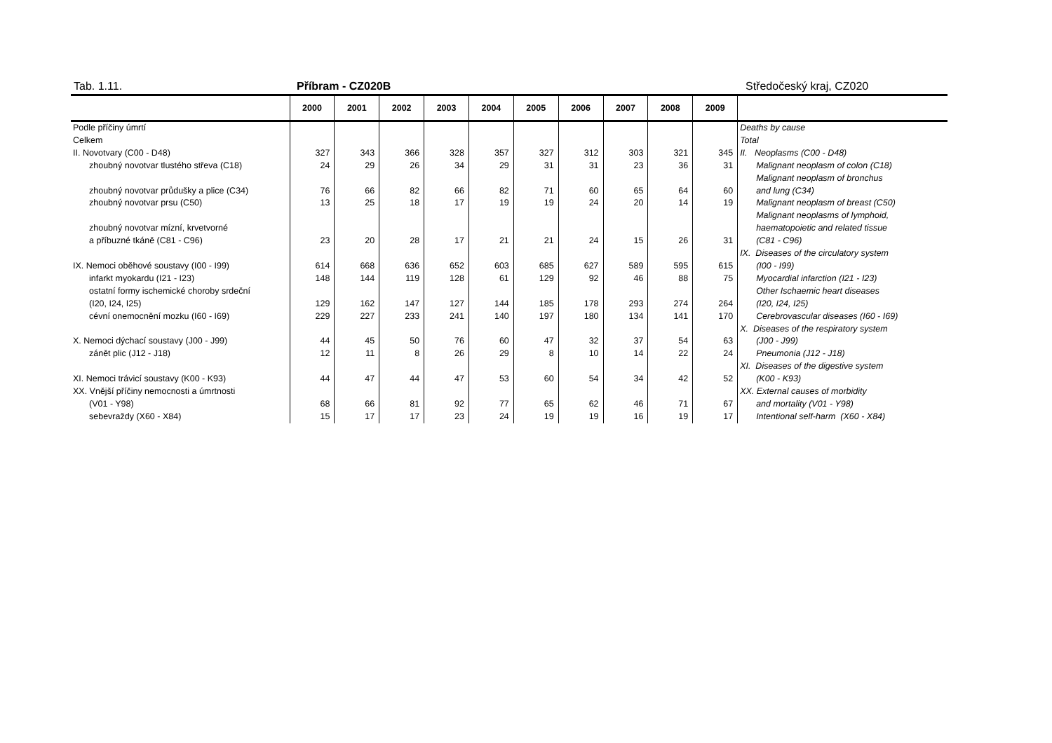Tab. 1.11. Příbram - CZ020B Středočeský kraj, CZ020
| | 2000 | 2001 | 2002 | 2003 | 2004 | 2005 | 2006 | 2007 | 2008 | 2009 | |
| --- | --- | --- | --- | --- | --- | --- | --- | --- | --- | --- | --- |
| Podle příčiny úmrtí | | | | | | | | | | | Deaths by cause |
| Celkem | | | | | | | | | | | Total |
| II. Novotvary (C00 - D48) | 327 | 343 | 366 | 328 | 357 | 327 | 312 | 303 | 321 | 345 | II. Neoplasms (C00 - D48) |
| zhoubný novotvar tlustého střeva (C18) | 24 | 29 | 26 | 34 | 29 | 31 | 31 | 23 | 36 | 31 | Malignant neoplasm of colon (C18) |
| | | | | | | | | | | | Malignant neoplasm of bronchus |
| zhoubný novotvar průdušky a plice (C34) | 76 | 66 | 82 | 66 | 82 | 71 | 60 | 65 | 64 | 60 | and lung (C34) |
| zhoubný novotvar prsu (C50) | 13 | 25 | 18 | 17 | 19 | 19 | 24 | 20 | 14 | 19 | Malignant neoplasm of breast (C50) |
| | | | | | | | | | | | Malignant neoplasms of lymphoid, |
| zhoubný novotvar mízní, krvetvorné | | | | | | | | | | | haematopoietic and related tissue |
| a příbuzné tkáně (C81 - C96) | 23 | 20 | 28 | 17 | 21 | 21 | 24 | 15 | 26 | 31 | (C81 - C96) |
| | | | | | | | | | | | IX. Diseases of the circulatory system |
| IX. Nemoci oběhové soustavy (I00 - I99) | 614 | 668 | 636 | 652 | 603 | 685 | 627 | 589 | 595 | 615 | (I00 - I99) |
| infarkt myokardu (I21 - I23) | 148 | 144 | 119 | 128 | 61 | 129 | 92 | 46 | 88 | 75 | Myocardial infarction (I21 - I23) |
| ostatní formy ischemické choroby srdeční | | | | | | | | | | | Other Ischaemic heart diseases |
| (I20, I24, I25) | 129 | 162 | 147 | 127 | 144 | 185 | 178 | 293 | 274 | 264 | (I20, I24, I25) |
| cévní onemocnění mozku (I60 - I69) | 229 | 227 | 233 | 241 | 140 | 197 | 180 | 134 | 141 | 170 | Cerebrovascular diseases (I60 - I69) |
| | | | | | | | | | | | X. Diseases of the respiratory system |
| X. Nemoci dýchací soustavy (J00 - J99) | 44 | 45 | 50 | 76 | 60 | 47 | 32 | 37 | 54 | 63 | (J00 - J99) |
| zánět plic (J12 - J18) | 12 | 11 | 8 | 26 | 29 | 8 | 10 | 14 | 22 | 24 | Pneumonia (J12 - J18) |
| | | | | | | | | | | | XI. Diseases of the digestive system |
| XI. Nemoci trávicí soustavy (K00 - K93) | 44 | 47 | 44 | 47 | 53 | 60 | 54 | 34 | 42 | 52 | (K00 - K93) |
| XX. Vnější příčiny nemocnosti a úmrtnosti | | | | | | | | | | | XX. External causes of morbidity |
| (V01 - Y98) | 68 | 66 | 81 | 92 | 77 | 65 | 62 | 46 | 71 | 67 | and mortality (V01 - Y98) |
| sebevraždy (X60 - X84) | 15 | 17 | 17 | 23 | 24 | 19 | 19 | 16 | 19 | 17 | Intentional self-harm (X60 - X84) |